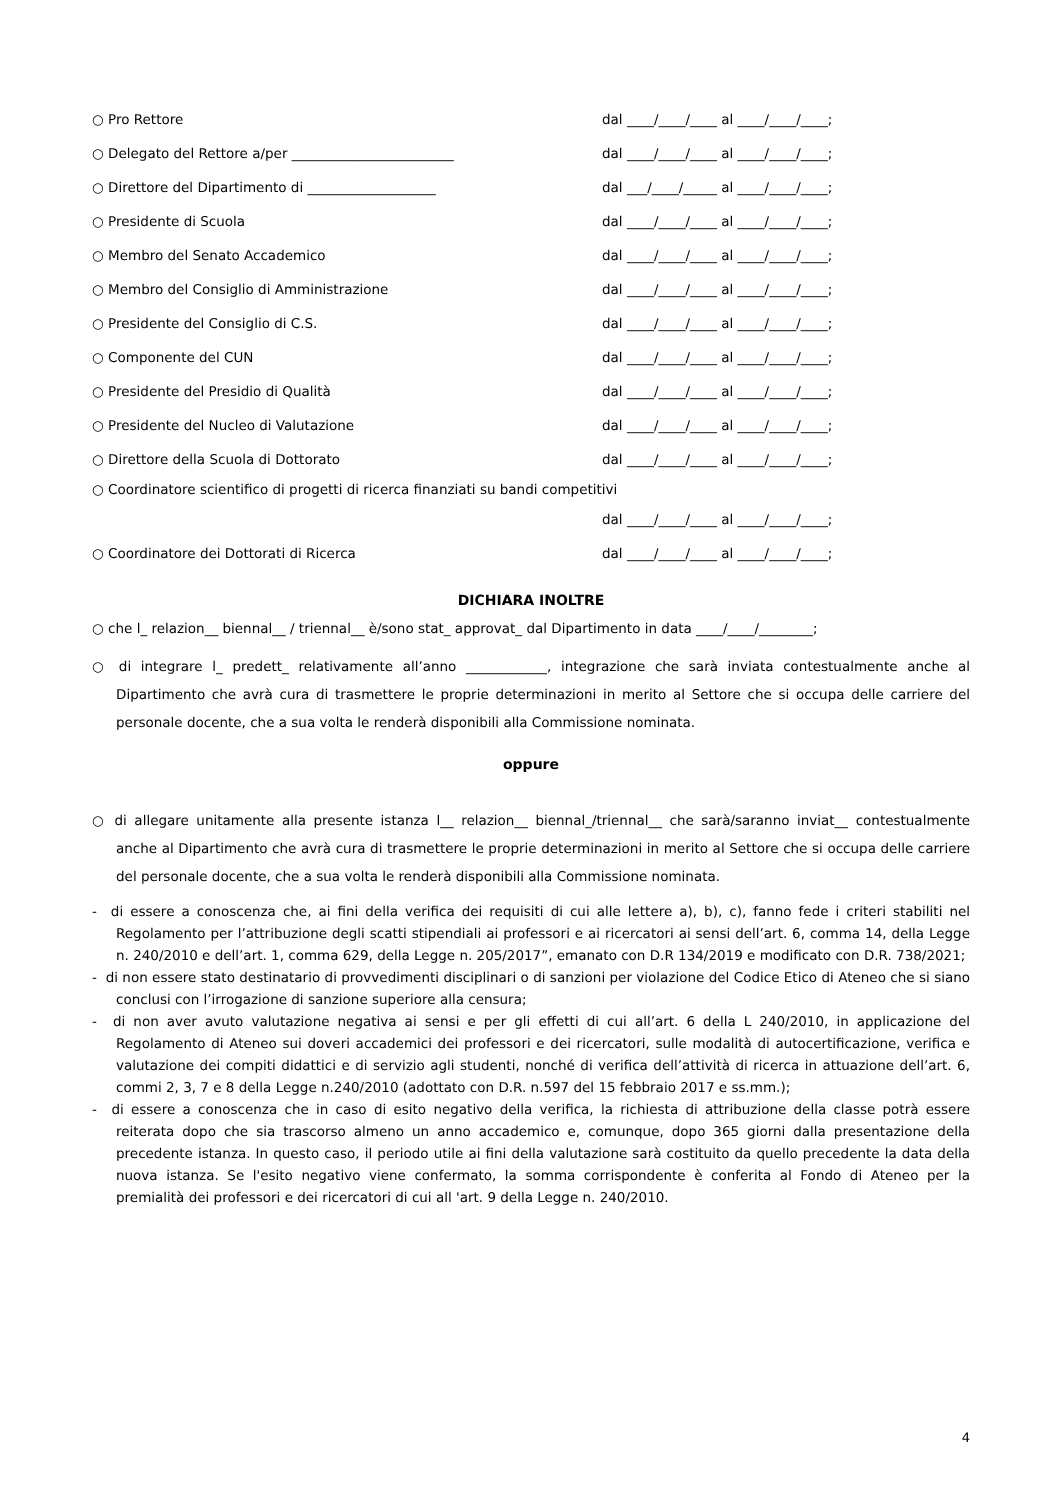○ Pro Rettore dal ____/____/____ al ____/____/____;
○ Delegato del Rettore a/per ________________________ dal ____/____/____ al ____/____/____;
○ Direttore del Dipartimento di ___________________ dal ___/____/_____ al ____/____/____;
○ Presidente di Scuola dal ____/____/____ al ____/____/____;
○ Membro del Senato Accademico dal ____/____/____ al ____/____/____;
○ Membro del Consiglio di Amministrazione dal ____/____/____ al ____/____/____;
○ Presidente del Consiglio di C.S. dal ____/____/____ al ____/____/____;
○ Componente del CUN dal ____/____/____ al ____/____/____;
○ Presidente del Presidio di Qualità dal ____/____/____ al ____/____/____;
○ Presidente del Nucleo di Valutazione dal ____/____/____ al ____/____/____;
○ Direttore della Scuola di Dottorato dal ____/____/____ al ____/____/____;
○ Coordinatore scientifico di progetti di ricerca finanziati su bandi competitivi
dal ____/____/____ al ____/____/____;
○ Coordinatore dei Dottorati di Ricerca dal ____/____/____ al ____/____/____;
DICHIARA INOLTRE
○ che l_ relazion__ biennal__ / triennal__ è/sono stat_ approvat_ dal Dipartimento in data ____/____/________;
○ di integrare l_ predett_ relativamente all’anno ____________, integrazione che sarà inviata contestualmente anche al Dipartimento che avrà cura di trasmettere le proprie determinazioni in merito al Settore che si occupa delle carriere del personale docente, che a sua volta le renderà disponibili alla Commissione nominata.
oppure
○ di allegare unitamente alla presente istanza l__ relazion__ biennal_/triennal__ che sarà/saranno inviat__ contestualmente anche al Dipartimento che avrà cura di trasmettere le proprie determinazioni in merito al Settore che si occupa delle carriere del personale docente, che a sua volta le renderà disponibili alla Commissione nominata.
- di essere a conoscenza che, ai fini della verifica dei requisiti di cui alle lettere a), b), c), fanno fede i criteri stabiliti nel Regolamento per l’attribuzione degli scatti stipendiali ai professori e ai ricercatori ai sensi dell’art. 6, comma 14, della Legge n. 240/2010 e dell’art. 1, comma 629, della Legge n. 205/2017”, emanato con D.R 134/2019 e modificato con D.R. 738/2021;
- di non essere stato destinatario di provvedimenti disciplinari o di sanzioni per violazione del Codice Etico di Ateneo che si siano conclusi con l’irrogazione di sanzione superiore alla censura;
- di non aver avuto valutazione negativa ai sensi e per gli effetti di cui all’art. 6 della L 240/2010, in applicazione del Regolamento di Ateneo sui doveri accademici dei professori e dei ricercatori, sulle modalità di autocertificazione, verifica e valutazione dei compiti didattici e di servizio agli studenti, nonché di verifica dell’attività di ricerca in attuazione dell’art. 6, commi 2, 3, 7 e 8 della Legge n.240/2010 (adottato con D.R. n.597 del 15 febbraio 2017 e ss.mm.);
- di essere a conoscenza che in caso di esito negativo della verifica, la richiesta di attribuzione della classe potrà essere reiterata dopo che sia trascorso almeno un anno accademico e, comunque, dopo 365 giorni dalla presentazione della precedente istanza. In questo caso, il periodo utile ai fini della valutazione sarà costituito da quello precedente la data della nuova istanza. Se l'esito negativo viene confermato, la somma corrispondente è conferita al Fondo di Ateneo per la premialità dei professori e dei ricercatori di cui all 'art. 9 della Legge n. 240/2010.
4